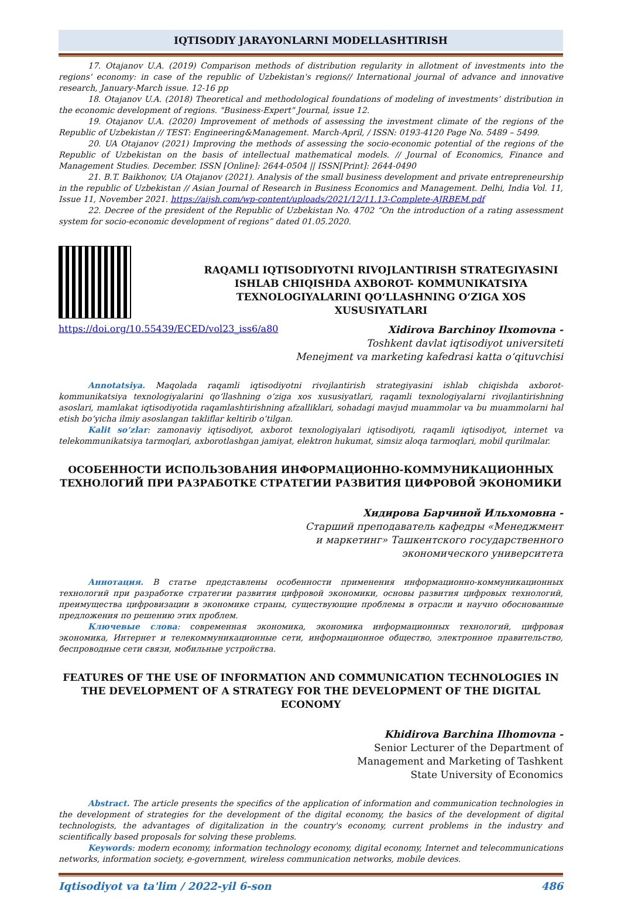IQTISODIY JARAYONLARNI MODELLASHTIRISH
17. Otajanov U.A. (2019) Comparison methods of distribution regularity in allotment of investments into the regions' economy: in case of the republic of Uzbekistan's regions// International journal of advance and innovative research, January-March issue. 12-16 pp
18. Otajanov U.A. (2018) Theoretical and methodological foundations of modeling of investments’ distribution in the economic development of regions. "Business-Expert" Journal, issue 12.
19. Otajanov U.A. (2020) Improvement of methods of assessing the investment climate of the regions of the Republic of Uzbekistan // TEST: Engineering&Management. March-April, / ISSN: 0193-4120 Page No. 5489 – 5499.
20. UA Otajanov (2021) Improving the methods of assessing the socio-economic potential of the regions of the Republic of Uzbekistan on the basis of intellectual mathematical models. // Journal of Economics, Finance and Management Studies. December. ISSN [Online]: 2644-0504 || ISSN[Print]: 2644-0490
21. B.T. Baikhonov, UA Otajanov (2021). Analysis of the small business development and private entrepreneurship in the republic of Uzbekistan // Asian Journal of Research in Business Economics and Management. Delhi, India Vol. 11, Issue 11, November 2021. https://aijsh.com/wp-content/uploads/2021/12/11.13-Complete-AJRBEM.pdf
22. Decree of the president of the Republic of Uzbekistan No. 4702 “On the introduction of a rating assessment system for socio-economic development of regions” dated 01.05.2020.
RAQAMLI IQTISODIYOTNI RIVOJLANTIRISH STRATEGIYASINI ISHLAB CHIQISHDA AXBOROT- KOMMUNIKATSIYA TEXNOLOGIYALARINI QO‘LLASHNING O‘ZIGA XOS XUSUSIYATLARI
https://doi.org/10.55439/ECED/vol23_iss6/a80
Xidirova Barchinoy Ilxomovna -
Toshkent davlat iqtisodiyot universiteti
Menejment va marketing kafedrasi katta o‘qituvchisi
Annotatsiya. Maqolada raqamli iqtisodiyotni rivojlantirish strategiyasini ishlab chiqishda axborot-kommunikatsiya texnologiyalarini qo‘llashning o‘ziga xos xususiyatlari, raqamli texnologiyalarni rivojlantirishning asoslari, mamlakat iqtisodiyotida raqamlashtirishning afzalliklari, sohadagi mavjud muammolar va bu muammolarni hal etish bo‘yicha ilmiy asoslangan takliflar keltirib o‘tilgan.
Kalit so‘zlar: zamonaviy iqtisodiyot, axborot texnologiyalari iqtisodiyoti, raqamli iqtisodiyot, internet va telekommunikatsiya tarmoqlari, axborotlashgan jamiyat, elektron hukumat, simsiz aloqa tarmoqlari, mobil qurilmalar.
ОСОБЕННОСТИ ИСПОЛЬЗОВАНИЯ ИНФОРМАЦИОННО-КОММУНИКАЦИОННЫХ ТЕХНОЛОГИЙ ПРИ РАЗРАБОТКЕ СТРАТЕГИИ РАЗВИТИЯ ЦИФРОВОЙ ЭКОНОМИКИ
Хидирова Барчиной Ильхомовна -
Старший преподаватель кафедры «Менеджмент
и маркетинг» Ташкентского государственного
экономического университета
Аннотация. В статье представлены особенности применения информационно-коммуникационных технологий при разработке стратегии развития цифровой экономики, основы развития цифровых технологий, преимущества цифровизации в экономике страны, существующие проблемы в отрасли и научно обоснованные предложения по решению этих проблем.
Ключевые слова: современная экономика, экономика информационных технологий, цифровая экономика, Интернет и телекоммуникационные сети, информационное общество, электронное правительство, беспроводные сети связи, мобильные устройства.
FEATURES OF THE USE OF INFORMATION AND COMMUNICATION TECHNOLOGIES IN THE DEVELOPMENT OF A STRATEGY FOR THE DEVELOPMENT OF THE DIGITAL ECONOMY
Khidirova Barchina Ilhomovna -
Senior Lecturer of the Department of
Management and Marketing of Tashkent
State University of Economics
Abstract. The article presents the specifics of the application of information and communication technologies in the development of strategies for the development of the digital economy, the basics of the development of digital technologists, the advantages of digitalization in the country's economy, current problems in the industry and scientifically based proposals for solving these problems.
Keywords: modern economy, information technology economy, digital economy, Internet and telecommunications networks, information society, e-government, wireless communication networks, mobile devices.
Iqtisodiyot va ta'lim / 2022-yil 6-son 486